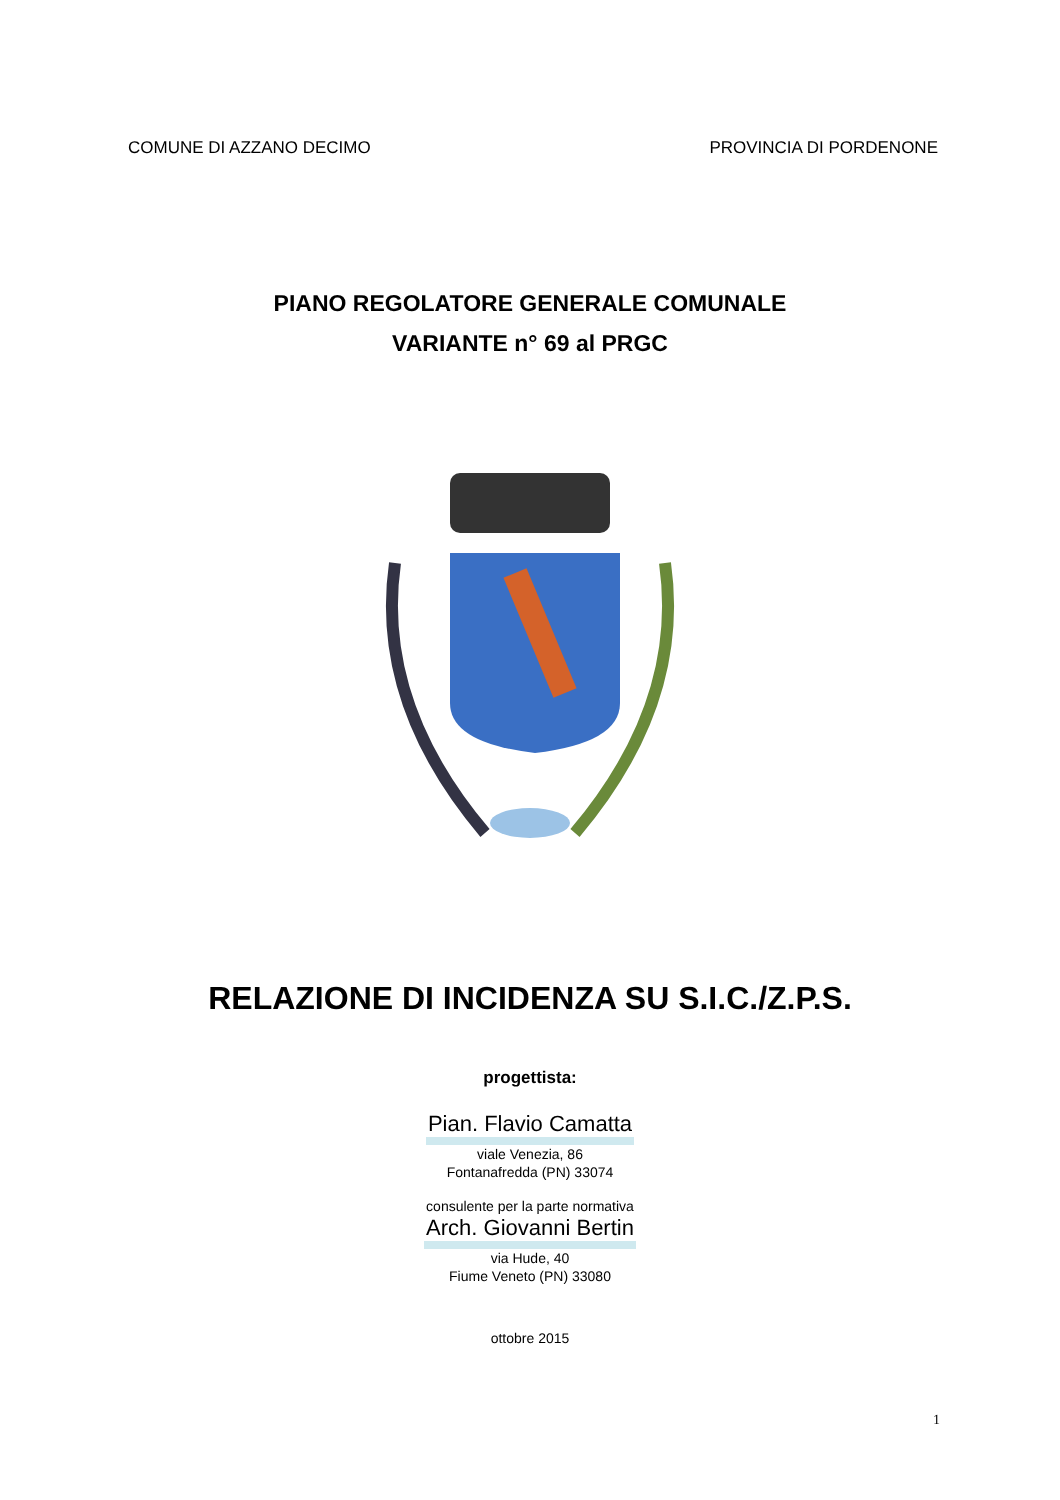COMUNE DI AZZANO DECIMO PROVINCIA DI PORDENONE
PIANO REGOLATORE GENERALE COMUNALE
VARIANTE n° 69 al PRGC
RELAZIONE DI INCIDENZA SU S.I.C./Z.P.S.
progettista:
Pian. Flavio Camatta
viale Venezia, 86
Fontanafredda (PN) 33074
consulente per la parte normativa
Arch. Giovanni Bertin
via Hude, 40
Fiume Veneto (PN) 33080
ottobre 2015
1